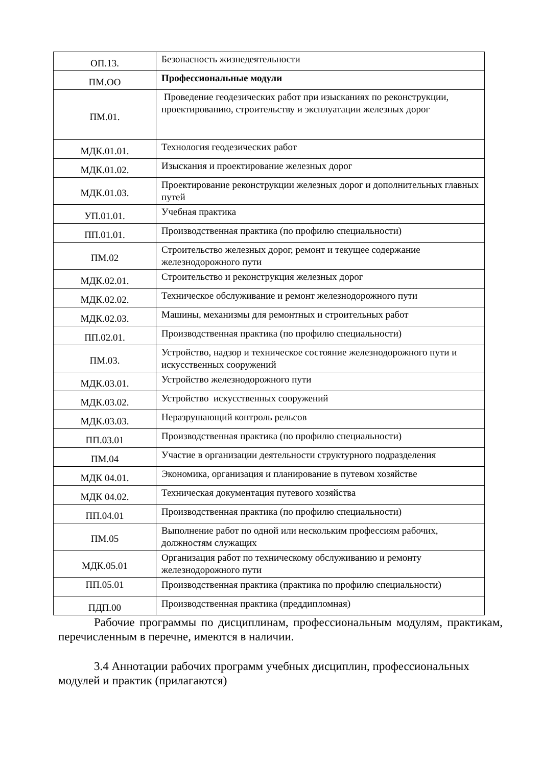| ОП.13. | Безопасность жизнедеятельности |
| ПМ.ОО | Профессиональные модули |
| ПМ.01. | Проведение геодезических работ при изысканиях по реконструкции, проектированию, строительству и эксплуатации железных дорог |
| МДК.01.01. | Технология геодезических работ |
| МДК.01.02. | Изыскания и проектирование железных дорог |
| МДК.01.03. | Проектирование реконструкции железных дорог и дополнительных главных путей |
| УП.01.01. | Учебная практика |
| ПП.01.01. | Производственная практика (по профилю специальности) |
| ПМ.02 | Строительство железных дорог, ремонт и текущее содержание железнодорожного пути |
| МДК.02.01. | Строительство и реконструкция железных дорог |
| МДК.02.02. | Техническое обслуживание и ремонт железнодорожного пути |
| МДК.02.03. | Машины, механизмы для ремонтных и строительных работ |
| ПП.02.01. | Производственная практика (по профилю специальности) |
| ПМ.03. | Устройство, надзор и техническое состояние железнодорожного пути и искусственных сооружений |
| МДК.03.01. | Устройство железнодорожного пути |
| МДК.03.02. | Устройство искусственных сооружений |
| МДК.03.03. | Неразрушающий контроль рельсов |
| ПП.03.01 | Производственная практика (по профилю специальности) |
| ПМ.04 | Участие в организации деятельности структурного подразделения |
| МДК 04.01. | Экономика, организация и планирование в путевом хозяйстве |
| МДК 04.02. | Техническая документация путевого хозяйства |
| ПП.04.01 | Производственная практика (по профилю специальности) |
| ПМ.05 | Выполнение работ по одной или нескольким профессиям рабочих, должностям служащих |
| МДК.05.01 | Организация работ по техническому обслуживанию и ремонту железнодорожного пути |
| ПП.05.01 | Производственная практика (практика по профилю специальности) |
| ПДП.00 | Производственная практика (преддипломная) |
Рабочие программы по дисциплинам, профессиональным модулям, практикам, перечисленным в перечне, имеются в наличии.
3.4 Аннотации рабочих программ учебных дисциплин, профессиональных модулей и практик (прилагаются)